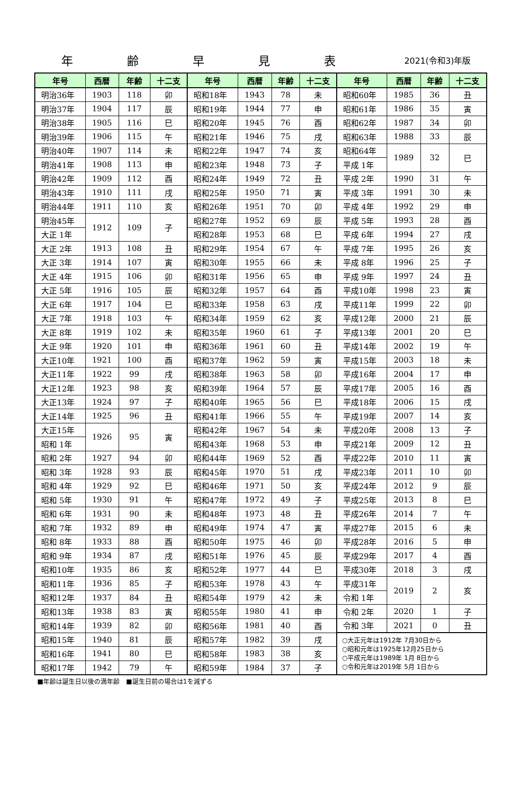年齢早見表
2021(令和3)年版
| 年号 | 西暦 | 年齢 | 十二支 | 年号 | 西暦 | 年齢 | 十二支 | 年号 | 西暦 | 年齢 | 十二支 |
| --- | --- | --- | --- | --- | --- | --- | --- | --- | --- | --- | --- |
| 明治36年 | 1903 | 118 | 卯 | 昭和18年 | 1943 | 78 | 未 | 昭和60年 | 1985 | 36 | 丑 |
| 明治37年 | 1904 | 117 | 辰 | 昭和19年 | 1944 | 77 | 申 | 昭和61年 | 1986 | 35 | 寅 |
| 明治38年 | 1905 | 116 | 巳 | 昭和20年 | 1945 | 76 | 酉 | 昭和62年 | 1987 | 34 | 卯 |
| 明治39年 | 1906 | 115 | 午 | 昭和21年 | 1946 | 75 | 戌 | 昭和63年 | 1988 | 33 | 辰 |
| 明治40年 | 1907 | 114 | 未 | 昭和22年 | 1947 | 74 | 亥 | 昭和64年 | 1989 | 32 | 巳 |
| 明治41年 | 1908 | 113 | 申 | 昭和23年 | 1948 | 73 | 子 | 平成 1年 | | | |
| 明治42年 | 1909 | 112 | 酉 | 昭和24年 | 1949 | 72 | 丑 | 平成 2年 | 1990 | 31 | 午 |
| 明治43年 | 1910 | 111 | 戌 | 昭和25年 | 1950 | 71 | 寅 | 平成 3年 | 1991 | 30 | 未 |
| 明治44年 | 1911 | 110 | 亥 | 昭和26年 | 1951 | 70 | 卯 | 平成 4年 | 1992 | 29 | 申 |
| 明治45年 | 1912 | 109 | 子 | 昭和27年 | 1952 | 69 | 辰 | 平成 5年 | 1993 | 28 | 酉 |
| 大正 1年 | | | | 昭和28年 | 1953 | 68 | 巳 | 平成 6年 | 1994 | 27 | 戌 |
| 大正 2年 | 1913 | 108 | 丑 | 昭和29年 | 1954 | 67 | 午 | 平成 7年 | 1995 | 26 | 亥 |
| 大正 3年 | 1914 | 107 | 寅 | 昭和30年 | 1955 | 66 | 未 | 平成 8年 | 1996 | 25 | 子 |
| 大正 4年 | 1915 | 106 | 卯 | 昭和31年 | 1956 | 65 | 申 | 平成 9年 | 1997 | 24 | 丑 |
| 大正 5年 | 1916 | 105 | 辰 | 昭和32年 | 1957 | 64 | 酉 | 平成10年 | 1998 | 23 | 寅 |
| 大正 6年 | 1917 | 104 | 巳 | 昭和33年 | 1958 | 63 | 戌 | 平成11年 | 1999 | 22 | 卯 |
| 大正 7年 | 1918 | 103 | 午 | 昭和34年 | 1959 | 62 | 亥 | 平成12年 | 2000 | 21 | 辰 |
| 大正 8年 | 1919 | 102 | 未 | 昭和35年 | 1960 | 61 | 子 | 平成13年 | 2001 | 20 | 巳 |
| 大正 9年 | 1920 | 101 | 申 | 昭和36年 | 1961 | 60 | 丑 | 平成14年 | 2002 | 19 | 午 |
| 大正10年 | 1921 | 100 | 酉 | 昭和37年 | 1962 | 59 | 寅 | 平成15年 | 2003 | 18 | 未 |
| 大正11年 | 1922 | 99 | 戌 | 昭和38年 | 1963 | 58 | 卯 | 平成16年 | 2004 | 17 | 申 |
| 大正12年 | 1923 | 98 | 亥 | 昭和39年 | 1964 | 57 | 辰 | 平成17年 | 2005 | 16 | 酉 |
| 大正13年 | 1924 | 97 | 子 | 昭和40年 | 1965 | 56 | 巳 | 平成18年 | 2006 | 15 | 戌 |
| 大正14年 | 1925 | 96 | 丑 | 昭和41年 | 1966 | 55 | 午 | 平成19年 | 2007 | 14 | 亥 |
| 大正15年 | 1926 | 95 | 寅 | 昭和42年 | 1967 | 54 | 未 | 平成20年 | 2008 | 13 | 子 |
| 昭和 1年 | | | | 昭和43年 | 1968 | 53 | 申 | 平成21年 | 2009 | 12 | 丑 |
| 昭和 2年 | 1927 | 94 | 卯 | 昭和44年 | 1969 | 52 | 酉 | 平成22年 | 2010 | 11 | 寅 |
| 昭和 3年 | 1928 | 93 | 辰 | 昭和45年 | 1970 | 51 | 戌 | 平成23年 | 2011 | 10 | 卯 |
| 昭和 4年 | 1929 | 92 | 巳 | 昭和46年 | 1971 | 50 | 亥 | 平成24年 | 2012 | 9 | 辰 |
| 昭和 5年 | 1930 | 91 | 午 | 昭和47年 | 1972 | 49 | 子 | 平成25年 | 2013 | 8 | 巳 |
| 昭和 6年 | 1931 | 90 | 未 | 昭和48年 | 1973 | 48 | 丑 | 平成26年 | 2014 | 7 | 午 |
| 昭和 7年 | 1932 | 89 | 申 | 昭和49年 | 1974 | 47 | 寅 | 平成27年 | 2015 | 6 | 未 |
| 昭和 8年 | 1933 | 88 | 酉 | 昭和50年 | 1975 | 46 | 卯 | 平成28年 | 2016 | 5 | 申 |
| 昭和 9年 | 1934 | 87 | 戌 | 昭和51年 | 1976 | 45 | 辰 | 平成29年 | 2017 | 4 | 酉 |
| 昭和10年 | 1935 | 86 | 亥 | 昭和52年 | 1977 | 44 | 巳 | 平成30年 | 2018 | 3 | 戌 |
| 昭和11年 | 1936 | 85 | 子 | 昭和53年 | 1978 | 43 | 午 | 平成31年 | 2019 | 2 | 亥 |
| 昭和12年 | 1937 | 84 | 丑 | 昭和54年 | 1979 | 42 | 未 | 令和 1年 | | | |
| 昭和13年 | 1938 | 83 | 寅 | 昭和55年 | 1980 | 41 | 申 | 令和 2年 | 2020 | 1 | 子 |
| 昭和14年 | 1939 | 82 | 卯 | 昭和56年 | 1981 | 40 | 酉 | 令和 3年 | 2021 | 0 | 丑 |
| 昭和15年 | 1940 | 81 | 辰 | 昭和57年 | 1982 | 39 | 戌 | ○大正元年は1912年 7月30日から ○昭和元年は1925年12月25日から ○平成元年は1989年 1月 8日から ○令和元年は2019年 5月 1日から | | | |
| 昭和16年 | 1941 | 80 | 巳 | 昭和58年 | 1983 | 38 | 亥 | | | | |
| 昭和17年 | 1942 | 79 | 午 | 昭和59年 | 1984 | 37 | 子 | | | | |
■年齢は誕生日以後の満年齢　■誕生日前の場合は1を減ずる